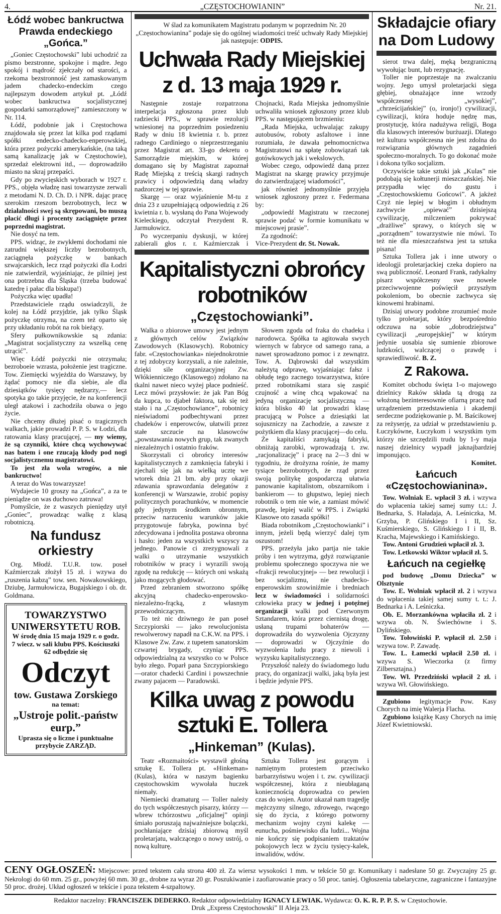4. „CZĘSTOCHOWIANIN” Nr. 21.
Łódź wobec bankructwa
Prawda endeckiego „Gońca.”
„Goniec Częstochowski” lubi uchodzić za pismo bezstronne, spokojne i mądre. Jego spokój i mądrość zjełczały od starości, a rzekoma bezstronność jest zamaskowanym jadem chadecko-endeckim czego najlepszym dowodem artykuł pt. „Łódź wobec bankructwa socjalistycznej gospodarki samorządowej” zamieszczony w Nr. 114.
Łódź, podobnie jak i Częstochowa znajdowała się przez lat kilka pod rządami spółki endecko-chadecko-enperowskiej, która przez pożyczki amerykańskie, (na taką samą kanalizację jak w Częstochowie), sprzedaż elektrowni itd., — doprowadziło miasto na skraj przepaści.
Gdy po zwycięskich wyborach w 1927 r. PPS., objęła władzę nasi towarzysze zerwali z metodami N. D. Ch. D. i NPR. dając pracę szerokim rzeszom bezrobotnych, lecz w działalności swej są skrępowani, bo muszą płacić długi i procenty zaciągnięte przez poprzedni magistrat.
Nie dosyć na tem.
PPS. widząc, że zwykłemi dochodami nie zatrudni większej liczby bezrobotnych, zaciągnęła pożyczkę w bankach szwajcarskich, lecz rząd pożyczki dla Łodzi nie zatwierdził, wyjaśniając, że pilniej jest ona potrzebna dla Śląska (trzeba budować katedrę i pałac dla biskupa!)
Pożyczka więc upadła!
Przedstawiciele rządu oswiadczyli, że kolej na Łódź przyjdzie, jak tylko Śląsk pożyczkę otrzyma, na czem też oparto się przy układaniu robót na rok bieżący.
Sfery pułkownikowskie są zdania: „Magistrat socjalistyczny za wszelką cenę utrącić”.
Więc Łódź pożyczki nie otrzymała; bezroboeie wzrasta, położenie jest tragiczne. Tow. Ziemięcki wyjeżdża do Warszawy, by żądać pomocy nie dla siebie, ale dla dziesiątków tysięcy nędzarzy,— lecz spotyka go takie przyjęcie, że na konferencji uległ atakowi i zachodziła obawa o jego życie.
Nie chcemy dłużej pisać o tragicznych walkach, jakie prowadzi P. P. S. w Łodzi, dla ratowania klasy pracującej, — my wiemy, że są czynniki, które chcą wychowywać nas batem i one rzucają kłody pod nogi socjalistycznemu magistratowi.
To jest zła wola wrogów, a nie bankructwo!
A teraz do Was towarzysze!
Wydajecie 10 groszy na „Gońca”, a za te pieniądze on was duchowo zatruwa!
Pomyślcie, że z waszych pieniędzy utył „Goniec”, prowadząc walkę z klasą robotniczą.
Na fundusz orkiestry
Org. Młodź. T.U.R. tow. poseł Kaźmierczak złożył 15 zł. i wzywa do „ruszenia kabzą” tow. sen. Nowakowskiego, Dziubę, Jarmułowicza, Bugajskiego i ob. dr. Goldmana.
TOWARZYSTWO UNIWERSYTETU ROB.
W środę dnia 15 maja 1929 r. o godz. 7 wiecz. w sali klubu PPS. Kościuszki 62 odbędzie się
Odczyt
tow. Gustawa Zorskiego
na temat:
„Ustroje polit.-państw eurp.”
Uprasza się o liczne i punktualne przybycie ZARZĄD.
W ślad za komunikatem Magistratu podanym w poprzednim Nr. 20 „Częstochowianina” podaje się do ogólnej wiadomości treść uchwały Rady Miejskiej jak następuje: ODPIS.
Uchwała Rady Miejskiej z d. 13 maja 1929 r.
Następnie zostaje rozpatrzona interpelacja zgłoszona przez klub radziecki PPS., w sprawie rezolucji wniesionej na poprzednim posiedzeniu Rady w dniu 18 kwietnia r. b. przez radnego Cardiniego o nieprzestrzeganiu przez Magistrat art. 33-go dekretu o Samorządzie miejskim, w której domagano się by Magistrat zapoznał Radę Miejską z treścią skargi radnych prawicy i odpowiedzią daną władzy nadzorczej w tej sprawie.
Skargę — oraz wyjaśnienie M-tu z dnia 23 z uzupełniającą odpowiedzią z 26 kwietnia r. b. wysłaną do Pana Wojewody Kieleckiego, odczytał Prezydent R. Jarmułowicz.
Po wyczerpaniu dyskusji, w której zabierali głos r. r. Kaźmierczak i Chojnacki, Rada Miejska jednomyślnie uchwaliła wniosek zgłoszony przez klub PPS. w następującem brzmieniu:
„Rada Miejska, uchwalając zakupy autobusów, roboty asfaltowe i inne rozumiała, że dawała pełnomocnictwa Magistratowi na spłatę zobowiązań tak gotówkowych jak i wekslowych.
Wobec czego, odpowiedź daną przez Magistrat na skargę prawicy przyjmuje do zatwierdzającej wiadomości”,
jak również jednomyślnie przyjęła wniosek zgłoszony przez r. Federmana by:
„odpowiedź Magistratu w rzeczonej sprawie podać w formie komunikatu w miejscowej prasie”.
Za zgodność:
Vice-Prezydent dr. St. Nowak.
Kapitalistyczni obrońcy robotników
„Częstochowianki”.
Walka o zbiorowe umowy jest jednym z głównych celów Związków Zawodowych (Klasowych). Robotnicy fabr. «Częstochowianka» niejednokrotnie z tej zdobyczy korzystali, a nie zależnie, dzięki sile organizacyjnej Zw. Włókienniczego (Klasowego) zdołano na tkalni nawet nieco wyżej płace podnieść. Lecz mówi przysłowie: że jak Pan Bóg da kupca, to djabeł faktora, tak się też stało i na „Częstochowiance”, robotnicy nieświadomi podbechtywani przez chadeków i enperowców, ułatwili przez stałe szczucie na klasowców „powstawania nowych grup, tak zwanych niezależnych i ostatnio fraków.
Skorzystali ci obrońcy interesów kapitalistycznych z zamknięcia fabryki i zjechali się jak na wielką ucztę we wtorek dnia 21 bm. aby przy okazji zdawania sprawozdania delegatów z konferencji w Warszawie, zrobić popisy politycznych porachunków, w momencie gdy jedynym środkiem obronnym, przeciw narzuceniu warunków jakie przygotowuje fabryka, powinna być zdecydowana i jednolita postawa obronna i hasło: jeden za wszystkich wszyscy za jednego. Panowie ci zrezygnowali z walki o utrzymanie wszystkich robotników w pracy i wyrazili swoją zgodę na redukcję — których oni wskażą jako mogących głodować.
Przed zebraniem stworzono spółkę akcyjną chadecko-enperowsko-niezależno-frącką, z własnym przewodniczącym.
To też nic dziwnego że pan poseł Szczypiorski — jako rewolucjonista rewolwerowy napadł na C.K.W. na PPS. i Klasowe Zw. Zaw. z tupetem sanatorskim czwartej brygady, czyniąc PPS. odpowiedzialną za wszystko co w Polsce było złego. Poparł pana Szczypiorskiego—orator chadecki Cardini i powszechnie zwany pajacem — Paradowski.
Słowem zgoda od fraka do chadeka i narodowca. Spółka ta agitowała swych wiernych w fabryce od samego rana, a nawet sprowadzono pomoc i z zewnątrz. Tow. A. Dąbrowski dał wszystkim należytą odprawę, wyjaśniając fałsz i obłudę tego zacnego towarzystwa, które przed robotnikami stara się zaspić czujność a winę chcą wpakować na jedyną organizację socjalistyczną — która blisko 40 lat prowadzi klasę pracującą w Polsce a dziesiątki lat sojuszniczy na Zachodzie, a zawsze z pożytkiem dla klasy pracującej—do celu.
Że kapitaliści zamykają fabryki, obniżają zarobki, wprowadzają t. zw. „racjonalizację” i pracę na 2—3 dni w tygodniu, że drożyzna rośnie, że mamy tysiące bezrobotnych, że rząd przez swoją politykę gospodarczą ułatwia panowanie kapitalistom, obszarnikom i bankierom — to głupstwo, lepiej niech robotnik o tem nie wie, a zamiast mówić prawdę, lepiej walić w PPS. i Związki Klasowe oto zasada spółki!
Biada robotnikom „Częstochowianki” i innym, jeżeli będą wierzyć dalej tym oszustom!
PPS. przeżyła jako partja nie takie próby i ten wytrzyma, gdyż rozwiązanie problemu społecznego spoczywa nie we «frakcji rewolucyjnej» — bez rewolucji i bez socjalizmu, nie chadecko-enperowskim szowiniźmie i bredniach lecz w świadomości i solidarności człowieka pracy w jednej i potężnej organizacji walki pod Czerwonym Sztandarem, która przez ciernistą drogę, usłaną trupami bohaterów — doprowadziła do wyzwolenia Ojczyzny — doprowadzi w Ojczyźnie do wyzwolenia ludu pracy z niewoli i wyzysku kapitalistycznego.
Przyszłość należy do świadomego ludu pracy, do organizacji walki, jaką była jest i będzie jedynie PPS.
Kilka uwag z powodu sztuki E. Tollera
„Hinkeman” (Kulas).
Teatr «Rozmaitości» wystawił głośną sztukę E. Tollera pt. «Hinkeman» (Kulas), która w naszym bagienku częstochowskim wywołała huczek niemały.
Niemiecki dramaturg — Toller należy do tych współczesnych pisarzy, którzy — wbrew tchórzostwu „oficjalnej” opinji śmiało poruszają najważniejsze bolączki, pochłaniające dzisiaj zbiorową myśl proletarjatu, walczącego o nowy ustrój, o nową kulturę.
Sztuka Tollera jest gorącym i namiętnym protestem przeciwko barbarzyństwu wojen i t. zw. cywilizacji współczesnej, która z nieubłaganą koniecznością doprowadza co pewien czas do wojen. Autor ukazał nam tragedję mężczyzny silnego, zdrowego, rwącego się do życia, z którego potworny mechanizm wojny czyni kalekę — eunucha, pośmiewisko dla ludzi... Wojna nie kończy się podpisaniem traktatów pokojowych lecz w życiu tysięcy-kalek, inwalidów, wdów.
Składajcie ofiary na Dom Ludowy
sierot trwa dalej, męką bezgraniczną wywołując bunt, lub rezygnację.
Toller nie poprzestaje na zwalczaniu wojny. Jego umysł proletarjacki sięga głębiej, obnażające inne wrzody współczesnej „wysokiej”, „chrześcijańskiej” (o, ironjo!) cywilizacji, cywilizacji, która hoduje nędzę mas, prostytucję, która nadużywa religji, Boga dla klasowych interesów burżuazji. Dlatego też kultura współczesna nie jest zdolna do rozwiązania głównych zagadnień społeczno-moralnych. To go dokonać może i dokona tylko socjalizm.
Oczywiście takie sztuki jak „Kulas” nie podobają się kołtunerji mieszczańskiej. Nie przypadła więc do gustu i „Częstochowskiemu Gońcowi”. A jakżeż Czyż nie lepiej w błogim i obłudnym zachwycie „opiewać” dzisiejszą cywilizację, milczeniem pokrywać „drażliwe” sprawy, o których się w „porządnem” towarzystwie nie mówi. To też nie dla mieszczaństwa jest ta sztuka pisana!
Sztuka Tollera jak i inne utwory o ideologji proletarjackiej czeka dopiero na swą publiczność. Leonard Frank, radykalny pisarz współczesny swe nowele przeciwwojenne poświęcił przyszłym pokoleniom, bo obecnie zachwyca się kinowemi hrabinami.
Dzisiaj utwory podobne zrozumieć może tylko proletarjat, który bezpośrednio odczuwa na sobie „dobrodziejstwa” cywilizacji „europejskiej” w którym jedynie uosabia się sumienie zbiorowe ludzkości, walczącej o prawdę i sprawiedliwość. B. Z.
Z Rakowa.
Komitet obchodu święta 1-o majowego dzielnicy Raków składa tą drogą za włożoną bezinteresownie ofiarną pracę nad urządzeniem przedstawienia i akademji serdeczne podziękowanie p. M. Baścikowej za reżyserję, za udział w przedstawieniu p. Łuczykówne, Łuczykom i wszystkim tym którzy nie szczędzili trudu by 1-y maja naszej dzielnicy wypadł jaknajbardziej imponująco.
Komitet.
Łańcuch «Częstochowianina».
Tow. Wolniak E. wpłacił 3 zł. i wzywa do wpłacenia takiej samej sumy t.t.: J. Bednarka, S. Haładaja, A. Leśniczka, M. Grzyba, P. Glińskiego I i II, Sz. Kuśmierskiego, S. Glińskiego I i II, B. Kracha, Majewskiego i Kamińskiego.
Tow. Antoni Grudzień wpłacił zł. 3.
Tow. Letkowski Wiktor wpłacił zł. 5.
Łańcuch na cegiełkę
pod budowę „Domu Dziecka” w Olsztynie
Tow. E. Wolniak wpłacił zł. 2 i wzywa do wpłacenia takiej samej sumy t. t.: J. Bednarka i A. Leśniczka.
Ob. E. Morzankówna wpłaciła zł. 2 i wzywa ob. N. Świechówne i S. Dylińskiego.
Tow. Tołowiński P. wpłacił zł. 2.50 i wzywa tow. P. Zawadę.
Tow. L. Łamecki wpłacił 2.50 zł. i wzywa S. Wieczorka (z firmy Zilbersztajna.)
Tow. Wł. Przedziński wpłacił 2 zł. i wzywa Wł. Głowińskiego.
Zgubiono legitymacje Pow. Kasy Chorych na imię Walerja Flacha.
Zgubiono książkę Kasy Chorych na imię Józef Kwietniowski.
CENY OGŁOSZEŃ: Miejscowe: przed tekstem cała strona 400 zł. Za wiersz wysokości 1 mm. w tekście 50 gr. Komunikaty i nadesłane 50 gr. Zwyczajny 25 gr. Nekrologi do 60 mm. 25 gr., powyżej 60 mm. 30 gr., drobne za wyraz 20 gr. Poszukiwanie i zaofiarowanie pracy o 50 proc. taniej. Ogłoszenia tabelaryczne, zagraniczne i fantazyjne 50 proc. drożej. Układ ogłoszeń w tekście i poza tekstem 4-szpaltowy.
Redaktor naczelny: FRANCISZEK DEDERKO. Redaktor odpowiedzialny IGNACY LEWIAK. Wydawca: O. K. R. P. P. S. w Częstochowie.
Druk „Express Częstochowski” II Aleja 23.